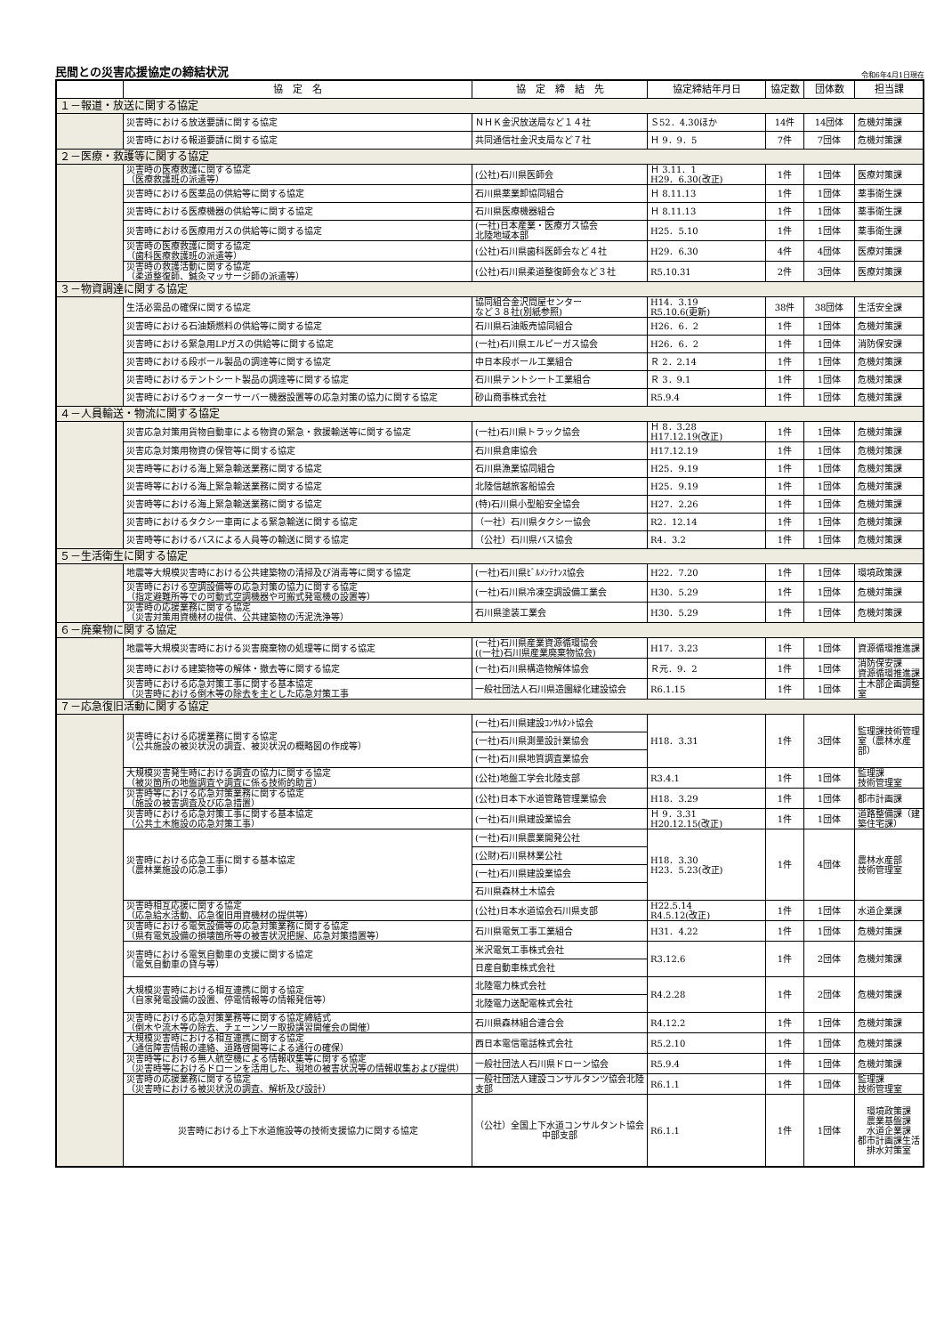民間との災害応援協定の締結状況
令和6年4月1日現在
| | 協 定 名 | 協 定 締 結 先 | 協定締結年月日 | 協定数 | 団体数 | 担当課 |
| --- | --- | --- | --- | --- | --- | --- |
| １－報道・放送に関する協定 | | | | | | |
| | 災害時における放送要請に関する協定 | ＮＨＫ金沢放送局など１４社 | Ｓ52．4.30ほか | 14件 | 14団体 | 危機対策課 |
| | 災害時における報道要請に関する協定 | 共同通信社金沢支局など７社 | Ｈ 9．9．5 | 7件 | 7団体 | 危機対策課 |
| ２－医療・救護等に関する協定 | | | | | | |
| | 災害時の医療救護に関する協定 （医療救護班の派遣等） | (公社)石川県医師会 | Ｈ 3.11．1 H29．6.30(改正) | 1件 | 1団体 | 医療対策課 |
| | 災害時における医薬品の供給等に関する協定 | 石川県薬業卸協同組合 | Ｈ 8.11.13 | 1件 | 1団体 | 薬事衛生課 |
| | 災害時における医療機器の供給等に関する協定 | 石川県医療機器組合 | Ｈ 8.11.13 | 1件 | 1団体 | 薬事衛生課 |
| | 災害時における医療用ガスの供給等に関する協定 | (一社)日本産業・医療ガス協会 北陸地域本部 | H25．5.10 | 1件 | 1団体 | 薬事衛生課 |
| | 災害時の医療救護に関する協定 （歯科医療救護班の派遣等） | (公社)石川県歯科医師会など４社 | H29．6.30 | 4件 | 4団体 | 医療対策課 |
| | 災害時の救護活動に関する協定 （柔道整復師、鍼灸マッサージ師の派遣等） | (公社)石川県柔道整復師会など３社 | R5.10.31 | 2件 | 3団体 | 医療対策課 |
| ３－物資調達に関する協定 | | | | | | |
| | 生活必需品の確保に関する協定 | 協同組合金沢問屋センター など３８社(別紙参照) | H14．3.19 R5.10.6(更新) | 38件 | 38団体 | 生活安全課 |
| | 災害時における石油類燃料の供給等に関する協定 | 石川県石油販売協同組合 | H26．6．2 | 1件 | 1団体 | 危機対策課 |
| | 災害時における緊急用LPガスの供給等に関する協定 | (一社)石川県エルピーガス協会 | H26．6．2 | 1件 | 1団体 | 消防保安課 |
| | 災害時における段ボール製品の調達等に関する協定 | 中日本段ボール工業組合 | Ｒ 2．2.14 | 1件 | 1団体 | 危機対策課 |
| | 災害時におけるテントシート製品の調達等に関する協定 | 石川県テントシート工業組合 | Ｒ 3．9.1 | 1件 | 1団体 | 危機対策課 |
| | 災害時におけるウォーターサーバー機器設置等の応急対策の協力に関する協定 | 砂山商事株式会社 | R5.9.4 | 1件 | 1団体 | 危機対策課 |
| ４－人員輸送・物流に関する協定 | | | | | | |
| | 災害応急対策用貨物自動車による物資の緊急・救援輸送等に関する協定 | (一社)石川県トラック協会 | Ｈ 8．3.28 H17.12.19(改正) | 1件 | 1団体 | 危機対策課 |
| | 災害応急対策用物資の保管等に関する協定 | 石川県倉庫協会 | H17.12.19 | 1件 | 1団体 | 危機対策課 |
| | 災害時等における海上緊急輸送業務に関する協定 | 石川県漁業協同組合 | H25．9.19 | 1件 | 1団体 | 危機対策課 |
| | 災害時等における海上緊急輸送業務に関する協定 | 北陸信越旅客船協会 | H25．9.19 | 1件 | 1団体 | 危機対策課 |
| | 災害時等における海上緊急輸送業務に関する協定 | (特)石川県小型船安全協会 | H27．2.26 | 1件 | 1団体 | 危機対策課 |
| | 災害時におけるタクシー車両による緊急輸送に関する協定 | （一社）石川県タクシー協会 | R2．12.14 | 1件 | 1団体 | 危機対策課 |
| | 災害時等におけるバスによる人員等の輸送に関する協定 | （公社）石川県バス協会 | R4．3.2 | 1件 | 1団体 | 危機対策課 |
| ５－生活衛生に関する協定 | | | | | | |
| | 地震等大規模災害時における公共建築物の清掃及び消毒等に関する協定 | (一社)石川県ﾋﾞﾙﾒﾝﾃﾅﾝｽ協会 | H22．7.20 | 1件 | 1団体 | 環境政策課 |
| | 災害時における空調設備等の応急対策の協力に関する協定 （指定避難所等での可動式空調機器や可搬式発電機の設置等） | (一社)石川県冷凍空調設備工業会 | H30．5.29 | 1件 | 1団体 | 危機対策課 |
| | 災害時の応援業務に関する協定 （災害対策用資機材の提供、公共建築物の汚泥洗浄等） | 石川県塗装工業会 | H30．5.29 | 1件 | 1団体 | 危機対策課 |
| ６－廃棄物に関する協定 | | | | | | |
| | 地震等大規模災害時における災害廃棄物の処理等に関する協定 | (一社)石川県産業資源循環協会 ((一社)石川県産業廃棄物協会) | H17．3.23 | 1件 | 1団体 | 資源循環推進課 |
| | 災害時における建築物等の解体・撤去等に関する協定 | (一社)石川県構造物解体協会 | Ｒ元．9．2 | 1件 | 1団体 | 消防保安課 資源循環推進課 |
| | 災害時における応急対策工事に関する基本協定 （災害時における倒木等の除去を主とした応急対策工事 | 一般社団法人石川県造園緑化建設協会 | R6.1.15 | 1件 | 1団体 | 土木部企画調整室 |
| ７－応急復旧活動に関する協定 | | | | | | |
| | 災害時における応援業務に関する協定 （公共施設の被災状況の調査、被災状況の概略図の作成等） | (一社)石川県建設ｺﾝｻﾙﾀﾝﾄ協会 | H18．3.31 | 1件 | 3団体 | 監理課技術管理室（農林水産部） |
| | | (一社)石川県測量設計業協会 | | | | |
| | | (一社)石川県地質調査業協会 | | | | |
| | 大規模災害発生時における調査の協力に関する協定 （被災箇所の地盤調査や調査に係る技術的助言） | (公社)地盤工学会北陸支部 | R3.4.1 | 1件 | 1団体 | 監理課 技術管理室 |
| | 災害時等における応急対策業務に関する協定 （施設の被害調査及び応急措置） | (公社)日本下水道管路管理業協会 | H18．3.29 | 1件 | 1団体 | 都市計画課 |
| | 災害時における応急対策工事に関する基本協定 （公共土木施設の応急対策工事） | (一社)石川県建設業協会 | Ｈ 9．3.31 H20.12.15(改正) | 1件 | 1団体 | 道路整備課（建築住宅課） |
| | 災害時における応急工事に関する基本協定 （農林業施設の応急工事） | (一社)石川県農業開発公社 | H18．3.30 H23．5.23(改正) | 1件 | 4団体 | 農林水産部 技術管理室 |
| | | (公財)石川県林業公社 | | | | |
| | | (一社)石川県建設業協会 | | | | |
| | | 石川県森林土木協会 | | | | |
| | 災害時相互応援に関する協定 （応急給水活動、応急復旧用資機材の提供等） | (公社)日本水道協会石川県支部 | H22.5.14 R4.5.12(改正) | 1件 | 1団体 | 水道企業課 |
| | 災害時における電気設備等の応急対策業務に関する協定 （県有電気設備の損壊箇所等の被害状況把握、応急対策措置等） | 石川県電気工事工業組合 | H31．4.22 | 1件 | 1団体 | 危機対策課 |
| | 災害時における電気自動車の支援に関する協定 （電気自動車の貸与等） | 米沢電気工事株式会社 | R3.12.6 | 1件 | 2団体 | 危機対策課 |
| | | 日産自動車株式会社 | | | | |
| | 大規模災害時における相互連携に関する協定 （自家発電設備の設置、停電情報等の情報発信等） | 北陸電力株式会社 | R4.2.28 | 1件 | 2団体 | 危機対策課 |
| | | 北陸電力送配電株式会社 | | | | |
| | 災害時における応急対策業務等に関する協定締結式 （倒木や流木等の除去、チェーンソー取扱講習開催会の開催） | 石川県森林組合連合会 | R4.12.2 | 1件 | 1団体 | 危機対策課 |
| | 大規模災害時における相互連携に関する協定 （通信障害情報の連絡、道路啓開等による通行の確保） | 西日本電信電話株式会社 | R5.2.10 | 1件 | 1団体 | 危機対策課 |
| | 災害時等における無人航空機による情報収集等に関する協定 （災害時等におけるドローンを活用した、現地の被害状況等の情報収集および提供） | 一般社団法人石川県ドローン協会 | R5.9.4 | 1件 | 1団体 | 危機対策課 |
| | 災害時の応援業務に関する協定 （災害時における被災状況の調査、解析及び設計） | 一般社団法人建設コンサルタンツ協会北陸支部 | R6.1.1 | 1件 | 1団体 | 監理課 技術管理室 |
| | 災害時における上下水道施設等の技術支援協力に関する協定 | （公社）全国上下水道コンサルタント協会中部支部 | R6.1.1 | 1件 | 1団体 | 環境政策課 農業基盤課 水道企業課 都市計画課生活排水対策室 |